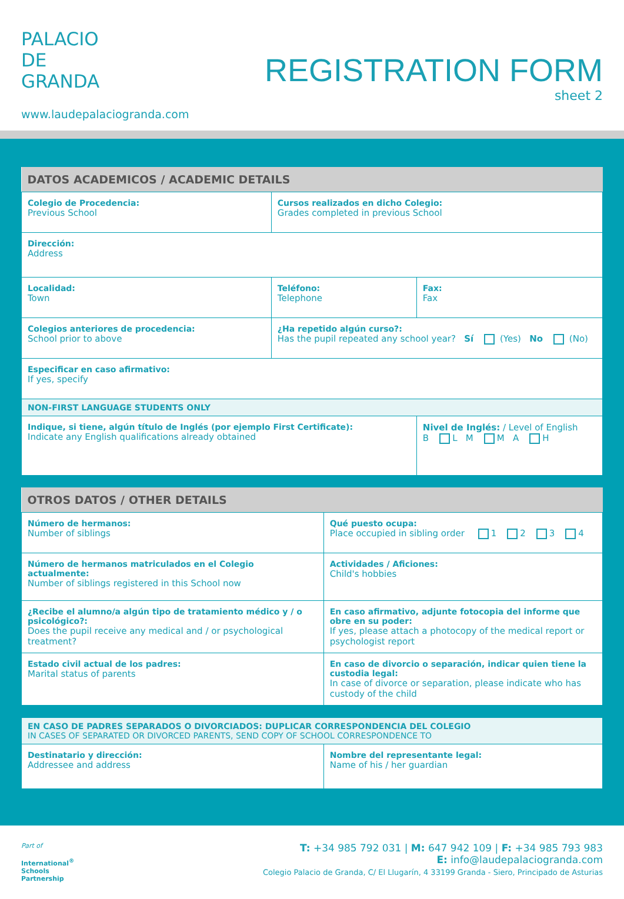PALACIO
DE
GRANDA
www.laudepalaciogranda.com
REGISTRATION FORM
sheet 2
| DATOS ACADEMICOS / ACADEMIC DETAILS | | |
| --- | --- | --- |
| Colegio de Procedencia: Previous School | Cursos realizados en dicho Colegio: Grades completed in previous School | |
| Dirección: Address | | |
| Localidad: Town | Teléfono: Telephone | Fax: Fax |
| Colegios anteriores de procedencia: School prior to above | ¿Ha repetido algún curso?: Has the pupil repeated any school year? Sí (Yes) No (No) | |
| Especificar en caso afirmativo: If yes, specify | | |
| NON-FIRST LANGUAGE STUDENTS ONLY | | |
| Indique, si tiene, algún título de Inglés (por ejemplo First Certificate): Indicate any English qualifications already obtained | | Nivel de Inglés: / Level of English B L M M A H |
| OTROS DATOS / OTHER DETAILS | |
| --- | --- |
| Número de hermanos: Number of siblings | Qué puesto ocupa: Place occupied in sibling order 1 2 3 4 |
| Número de hermanos matriculados en el Colegio actualmente: Number of siblings registered in this School now | Actividades / Aficiones: Child's hobbies |
| ¿Recibe el alumno/a algún tipo de tratamiento médico y / o psicológico?: Does the pupil receive any medical and / or psychological treatment? | En caso afirmativo, adjunte fotocopia del informe que obre en su poder: If yes, please attach a photocopy of the medical report or psychologist report |
| Estado civil actual de los padres: Marital status of parents | En caso de divorcio o separación, indicar quien tiene la custodia legal: In case of divorce or separation, please indicate who has custody of the child |
| EN CASO DE PADRES SEPARADOS O DIVORCIADOS: DUPLICAR CORRESPONDENCIA DEL COLEGIO IN CASES OF SEPARATED OR DIVORCED PARENTS, SEND COPY OF SCHOOL CORRESPONDENCE TO | |
| Destinatario y dirección: Addressee and address | Nombre del representante legal: Name of his / her guardian |
Part of
International<sup>®</sup>
Schools
Partnership
T: +34 985 792 031 | M: 647 942 109 | F: +34 985 793 983
E: info@laudepalaciogranda.com
Colegio Palacio de Granda, C/ El Llugarín, 4 33199 Granda - Siero, Principado de Asturias